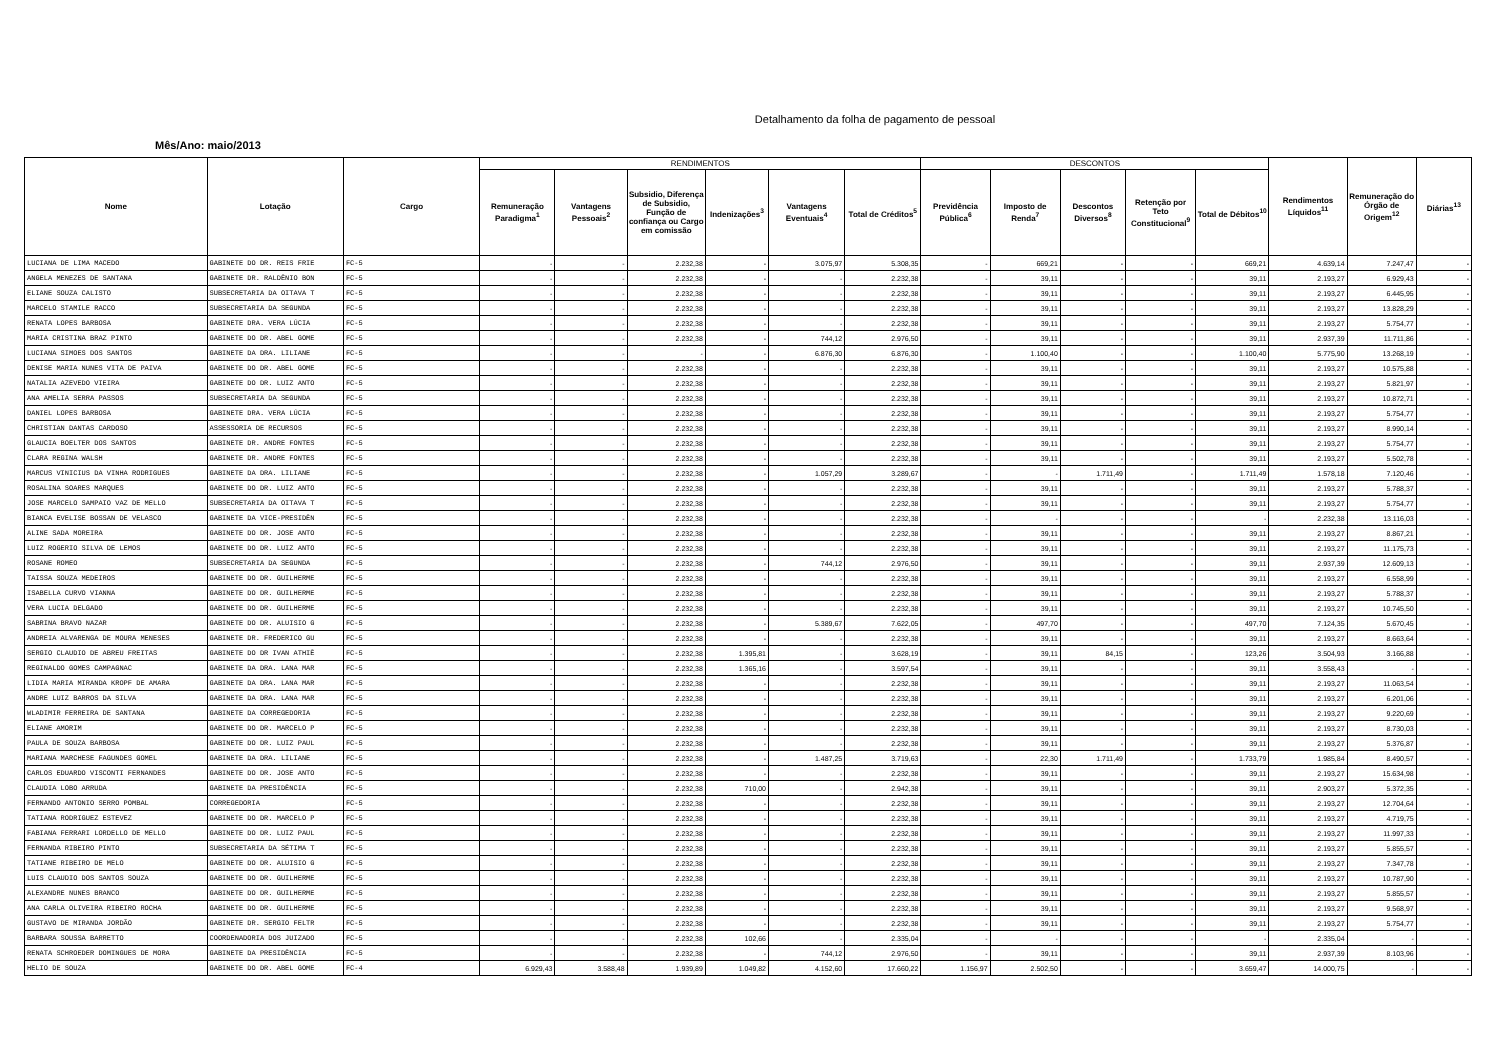Detalhamento da folha de pagamento de pessoal
Mês/Ano: maio/2013
| Nome | Lotação | Cargo | RENDIMENTOS | | | | | | DESCONTOS | | | | | Rendimentos Líquidos<sup>11</sup> | Remuneração do Órgão de Origem<sup>12</sup> | Diárias<sup>13</sup> |
| --- | --- | --- | --- | --- | --- | --- | --- | --- | --- | --- | --- | --- | --- | --- | --- | --- |
| | | | Remuneração Paradigma<sup>1</sup> | Vantagens Pessoais<sup>2</sup> | Subsidio, Diferença de Subsidio, Função de confiança ou Cargo em comissão | Indenizações<sup>3</sup> | Vantagens Eventuais<sup>4</sup> | Total de Créditos<sup>5</sup> | Previdência Pública<sup>6</sup> | Imposto de Renda<sup>7</sup> | Descontos Diversos<sup>8</sup> | Retenção por Teto Constitucional<sup>9</sup> | Total de Débitos<sup>10</sup> | | | |
| LUCIANA DE LIMA MACEDO | GABINETE DO DR. REIS FRIE | FC-5 | - | - | 2.232,38 | - | 3.075,97 | 5.308,35 | - | 669,21 | - | - | 669,21 | 4.639,14 | 7.247,47 | - |
| ANGELA MENEZES DE SANTANA | GABINETE DR. RALDÊNIO BON | FC-5 | - | - | 2.232,38 | - | - | 2.232,38 | - | 39,11 | - | - | 39,11 | 2.193,27 | 6.929,43 | - |
| ELIANE SOUZA CALISTO | SUBSECRETARIA DA OITAVA T | FC-5 | - | - | 2.232,38 | - | - | 2.232,38 | - | 39,11 | - | - | 39,11 | 2.193,27 | 6.445,95 | - |
| MARCELO STAMILE RACCO | SUBSECRETARIA DA SEGUNDA | FC-5 | - | - | 2.232,38 | - | - | 2.232,38 | - | 39,11 | - | - | 39,11 | 2.193,27 | 13.828,29 | - |
| RENATA LOPES BARBOSA | GABINETE DRA. VERA LÚCIA | FC-5 | - | - | 2.232,38 | - | - | 2.232,38 | - | 39,11 | - | - | 39,11 | 2.193,27 | 5.754,77 | - |
| MARIA CRISTINA BRAZ PINTO | GABINETE DO DR. ABEL GOME | FC-5 | - | - | 2.232,38 | - | 744,12 | 2.976,50 | - | 39,11 | - | - | 39,11 | 2.937,39 | 11.711,86 | - |
| LUCIANA SIMOES DOS SANTOS | GABINETE DA DRA. LILIANE | FC-5 | - | - | - | - | 6.876,30 | 6.876,30 | - | 1.100,40 | - | - | 1.100,40 | 5.775,90 | 13.268,19 | - |
| DENISE MARIA NUNES VITA DE PAIVA | GABINETE DO DR. ABEL GOME | FC-5 | - | - | 2.232,38 | - | - | 2.232,38 | - | 39,11 | - | - | 39,11 | 2.193,27 | 10.575,88 | - |
| NATALIA AZEVEDO VIEIRA | GABINETE DO DR. LUIZ ANTO | FC-5 | - | - | 2.232,38 | - | - | 2.232,38 | - | 39,11 | - | - | 39,11 | 2.193,27 | 5.821,97 | - |
| ANA AMELIA SERRA PASSOS | SUBSECRETARIA DA SEGUNDA | FC-5 | - | - | 2.232,38 | - | - | 2.232,38 | - | 39,11 | - | - | 39,11 | 2.193,27 | 10.872,71 | - |
| DANIEL LOPES BARBOSA | GABINETE DRA. VERA LÚCIA | FC-5 | - | - | 2.232,38 | - | - | 2.232,38 | - | 39,11 | - | - | 39,11 | 2.193,27 | 5.754,77 | - |
| CHRISTIAN DANTAS CARDOSO | ASSESSORIA DE RECURSOS | FC-5 | - | - | 2.232,38 | - | - | 2.232,38 | - | 39,11 | - | - | 39,11 | 2.193,27 | 8.990,14 | - |
| GLAUCIA BOELTER DOS SANTOS | GABINETE DR. ANDRE FONTES | FC-5 | - | - | 2.232,38 | - | - | 2.232,38 | - | 39,11 | - | - | 39,11 | 2.193,27 | 5.754,77 | - |
| CLARA REGINA WALSH | GABINETE DR. ANDRE FONTES | FC-5 | - | - | 2.232,38 | - | - | 2.232,38 | - | 39,11 | - | - | 39,11 | 2.193,27 | 5.502,78 | - |
| MARCUS VINICIUS DA VINHA RODRIGUES | GABINETE DA DRA. LILIANE | FC-5 | - | - | 2.232,38 | - | 1.057,29 | 3.289,67 | - | - | 1.711,49 | - | 1.711,49 | 1.578,18 | 7.120,46 | - |
| ROSALINA SOARES MARQUES | GABINETE DO DR. LUIZ ANTO | FC-5 | - | - | 2.232,38 | - | - | 2.232,38 | - | 39,11 | - | - | 39,11 | 2.193,27 | 5.788,37 | - |
| JOSE MARCELO SAMPAIO VAZ DE MELLO | SUBSECRETARIA DA OITAVA T | FC-5 | - | - | 2.232,38 | - | - | 2.232,38 | - | 39,11 | - | - | 39,11 | 2.193,27 | 5.754,77 | - |
| BIANCA EVELISE BOSSAN DE VELASCO | GABINETE DA VICE-PRESIDÊN | FC-5 | - | - | 2.232,38 | - | - | 2.232,38 | - | - | - | - | - | 2.232,38 | 13.116,03 | - |
| ALINE SADA MOREIRA | GABINETE DO DR. JOSE ANTO | FC-5 | - | - | 2.232,38 | - | - | 2.232,38 | - | 39,11 | - | - | 39,11 | 2.193,27 | 8.867,21 | - |
| LUIZ ROGERIO SILVA DE LEMOS | GABINETE DO DR. LUIZ ANTO | FC-5 | - | - | 2.232,38 | - | - | 2.232,38 | - | 39,11 | - | - | 39,11 | 2.193,27 | 11.175,73 | - |
| ROSANE ROMEO | SUBSECRETARIA DA SEGUNDA | FC-5 | - | - | 2.232,38 | - | 744,12 | 2.976,50 | - | 39,11 | - | - | 39,11 | 2.937,39 | 12.609,13 | - |
| TAISSA SOUZA MEDEIROS | GABINETE DO DR. GUILHERME | FC-5 | - | - | 2.232,38 | - | - | 2.232,38 | - | 39,11 | - | - | 39,11 | 2.193,27 | 6.558,99 | - |
| ISABELLA CURVO VIANNA | GABINETE DO DR. GUILHERME | FC-5 | - | - | 2.232,38 | - | - | 2.232,38 | - | 39,11 | - | - | 39,11 | 2.193,27 | 5.788,37 | - |
| VERA LUCIA DELGADO | GABINETE DO DR. GUILHERME | FC-5 | - | - | 2.232,38 | - | - | 2.232,38 | - | 39,11 | - | - | 39,11 | 2.193,27 | 10.745,50 | - |
| SABRINA BRAVO NAZAR | GABINETE DO DR. ALUISIO G | FC-5 | - | - | 2.232,38 | - | 5.389,67 | 7.622,05 | - | 497,70 | - | - | 497,70 | 7.124,35 | 5.670,45 | - |
| ANDREIA ALVARENGA DE MOURA MENESES | GABINETE DR. FREDERICO GU | FC-5 | - | - | 2.232,38 | - | - | 2.232,38 | - | 39,11 | - | - | 39,11 | 2.193,27 | 8.663,64 | - |
| SERGIO CLAUDIO DE ABREU FREITAS | GABINETE DO DR IVAN ATHIÊ | FC-5 | - | - | 2.232,38 | 1.395,81 | - | 3.628,19 | - | 39,11 | 84,15 | - | 123,26 | 3.504,93 | 3.166,88 | - |
| REGINALDO GOMES CAMPAGNAC | GABINETE DA DRA. LANA MAR | FC-5 | - | - | 2.232,38 | 1.365,16 | - | 3.597,54 | - | 39,11 | - | - | 39,11 | 3.558,43 | - | - |
| LIDIA MARIA MIRANDA KROPF DE AMARA | GABINETE DA DRA. LANA MAR | FC-5 | - | - | 2.232,38 | - | - | 2.232,38 | - | 39,11 | - | - | 39,11 | 2.193,27 | 11.063,54 | - |
| ANDRE LUIZ BARROS DA SILVA | GABINETE DA DRA. LANA MAR | FC-5 | - | - | 2.232,38 | - | - | 2.232,38 | - | 39,11 | - | - | 39,11 | 2.193,27 | 6.201,06 | - |
| WLADIMIR FERREIRA DE SANTANA | GABINETE DA CORREGEDORIA | FC-5 | - | - | 2.232,38 | - | - | 2.232,38 | - | 39,11 | - | - | 39,11 | 2.193,27 | 9.220,69 | - |
| ELIANE AMORIM | GABINETE DO DR. MARCELO P | FC-5 | - | - | 2.232,38 | - | - | 2.232,38 | - | 39,11 | - | - | 39,11 | 2.193,27 | 8.730,03 | - |
| PAULA DE SOUZA BARBOSA | GABINETE DO DR. LUIZ PAUL | FC-5 | - | - | 2.232,38 | - | - | 2.232,38 | - | 39,11 | - | - | 39,11 | 2.193,27 | 5.376,87 | - |
| MARIANA MARCHESE FAGUNDES GOMEL | GABINETE DA DRA. LILIANE | FC-5 | - | - | 2.232,38 | - | 1.487,25 | 3.719,63 | - | 22,30 | 1.711,49 | - | 1.733,79 | 1.985,84 | 8.490,57 | - |
| CARLOS EDUARDO VISCONTI FERNANDES | GABINETE DO DR. JOSE ANTO | FC-5 | - | - | 2.232,38 | - | - | 2.232,38 | - | 39,11 | - | - | 39,11 | 2.193,27 | 15.634,98 | - |
| CLAUDIA LOBO ARRUDA | GABINETE DA PRESIDÊNCIA | FC-5 | - | - | 2.232,38 | 710,00 | - | 2.942,38 | - | 39,11 | - | - | 39,11 | 2.903,27 | 5.372,35 | - |
| FERNANDO ANTONIO SERRO POMBAL | CORREGEDORIA | FC-5 | - | - | 2.232,38 | - | - | 2.232,38 | - | 39,11 | - | - | 39,11 | 2.193,27 | 12.704,64 | - |
| TATIANA RODRIGUEZ ESTEVEZ | GABINETE DO DR. MARCELO P | FC-5 | - | - | 2.232,38 | - | - | 2.232,38 | - | 39,11 | - | - | 39,11 | 2.193,27 | 4.719,75 | - |
| FABIANA FERRARI LORDELLO DE MELLO | GABINETE DO DR. LUIZ PAUL | FC-5 | - | - | 2.232,38 | - | - | 2.232,38 | - | 39,11 | - | - | 39,11 | 2.193,27 | 11.997,33 | - |
| FERNANDA RIBEIRO PINTO | SUBSECRETARIA DA SÉTIMA T | FC-5 | - | - | 2.232,38 | - | - | 2.232,38 | - | 39,11 | - | - | 39,11 | 2.193,27 | 5.855,57 | - |
| TATIANE RIBEIRO DE MELO | GABINETE DO DR. ALUISIO G | FC-5 | - | - | 2.232,38 | - | - | 2.232,38 | - | 39,11 | - | - | 39,11 | 2.193,27 | 7.347,78 | - |
| LUIS CLAUDIO DOS SANTOS SOUZA | GABINETE DO DR. GUILHERME | FC-5 | - | - | 2.232,38 | - | - | 2.232,38 | - | 39,11 | - | - | 39,11 | 2.193,27 | 10.787,90 | - |
| ALEXANDRE NUNES BRANCO | GABINETE DO DR. GUILHERME | FC-5 | - | - | 2.232,38 | - | - | 2.232,38 | - | 39,11 | - | - | 39,11 | 2.193,27 | 5.855,57 | - |
| ANA CARLA OLIVEIRA RIBEIRO ROCHA | GABINETE DO DR. GUILHERME | FC-5 | - | - | 2.232,38 | - | - | 2.232,38 | - | 39,11 | - | - | 39,11 | 2.193,27 | 9.568,97 | - |
| GUSTAVO DE MIRANDA JORDÃO | GABINETE DR. SERGIO FELTR | FC-5 | - | - | 2.232,38 | - | - | 2.232,38 | - | 39,11 | - | - | 39,11 | 2.193,27 | 5.754,77 | - |
| BARBARA SOUSSA BARRETTO | COORDENADORIA DOS JUIZADO | FC-5 | - | - | 2.232,38 | 102,66 | - | 2.335,04 | - | - | - | - | - | 2.335,04 | - | - |
| RENATA SCHROEDER DOMINGUES DE MORA | GABINETE DA PRESIDÊNCIA | FC-5 | - | - | 2.232,38 | - | 744,12 | 2.976,50 | - | 39,11 | - | - | 39,11 | 2.937,39 | 8.103,96 | - |
| HELIO DE SOUZA | GABINETE DO DR. ABEL GOME | FC-4 | 6.929,43 | 3.588,48 | 1.939,89 | 1.049,82 | 4.152,60 | 17.660,22 | 1.156,97 | 2.502,50 | - | - | 3.659,47 | 14.000,75 | - | - |